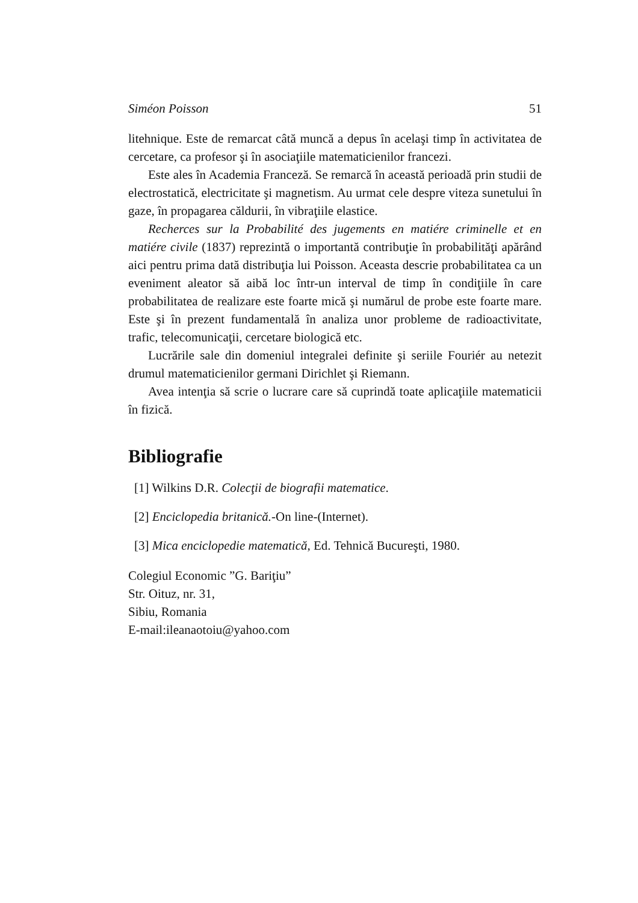Siméon Poisson 51
litehnique. Este de remarcat câtă muncă a depus în acelaşi timp în activitatea de cercetare, ca profesor şi în asociaţiile matematicienilor francezi.
Este ales în Academia Franceză. Se remarcă în această perioadă prin studii de electrostatică, electricitate şi magnetism. Au urmat cele despre viteza sunetului în gaze, în propagarea căldurii, în vibraţiile elastice.
Recherces sur la Probabilité des jugements en matiére criminelle et en matiére civile (1837) reprezintă o importantă contribuţie în probabilităţi apărând aici pentru prima dată distribuţia lui Poisson. Aceasta descrie probabilitatea ca un eveniment aleator să aibă loc într-un interval de timp în condiţiile în care probabilitatea de realizare este foarte mică şi numărul de probe este foarte mare. Este şi în prezent fundamentală în analiza unor probleme de radioactivitate, trafic, telecomunicaţii, cercetare biologică etc.
Lucrările sale din domeniul integralei definite şi seriile Fouriér au netezit drumul matematicienilor germani Dirichlet şi Riemann.
Avea intenţia să scrie o lucrare care să cuprindă toate aplicaţiile matematicii în fizică.
Bibliografie
[1] Wilkins D.R. Colecţii de biografii matematice.
[2] Enciclopedia britanică.-On line-(Internet).
[3] Mica enciclopedie matematică, Ed. Tehnică Bucureşti, 1980.
Colegiul Economic ”G. Bariţiu”
Str. Oituz, nr. 31,
Sibiu, Romania
E-mail:ileanaotoiu@yahoo.com